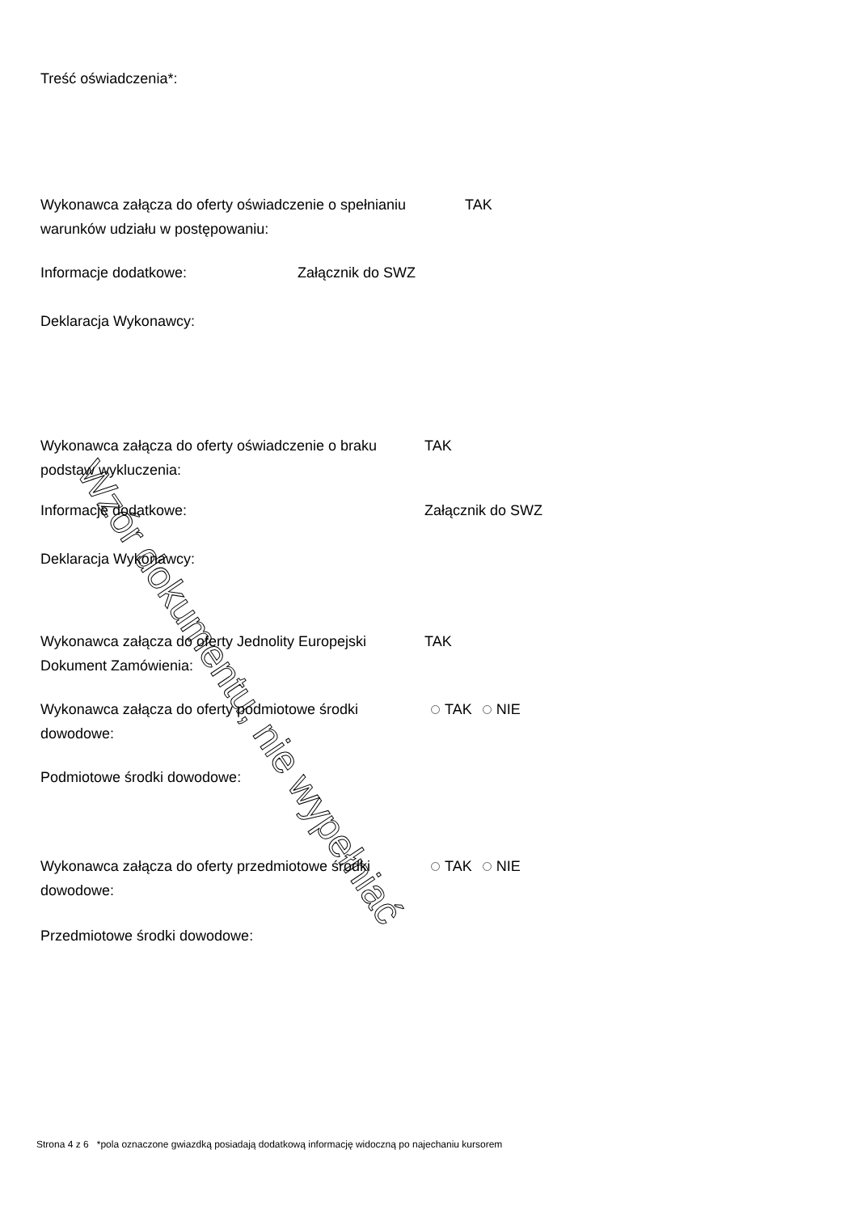Wzór dokumentu, nie wypełniać
Treść oświadczenia*:
Wykonawca załącza do oferty oświadczenie o spełnianiu warunków udziału w postępowaniu:
TAK
Informacje dodatkowe: Załącznik do SWZ
Deklaracja Wykonawcy:
Wykonawca załącza do oferty oświadczenie o braku podstaw wykluczenia:
TAK
Informacje dodatkowe: Załącznik do SWZ
Deklaracja Wykonawcy:
Wykonawca załącza do oferty Jednolity Europejski Dokument Zamówienia:
TAK
Wykonawca załącza do oferty podmiotowe środki dowodowe:
TAK NIE
Podmiotowe środki dowodowe:
Wykonawca załącza do oferty przedmiotowe środki dowodowe:
TAK NIE
Przedmiotowe środki dowodowe:
Strona 4 z 6 *pola oznaczone gwiazdką posiadają dodatkową informację widoczną po najechaniu kursorem